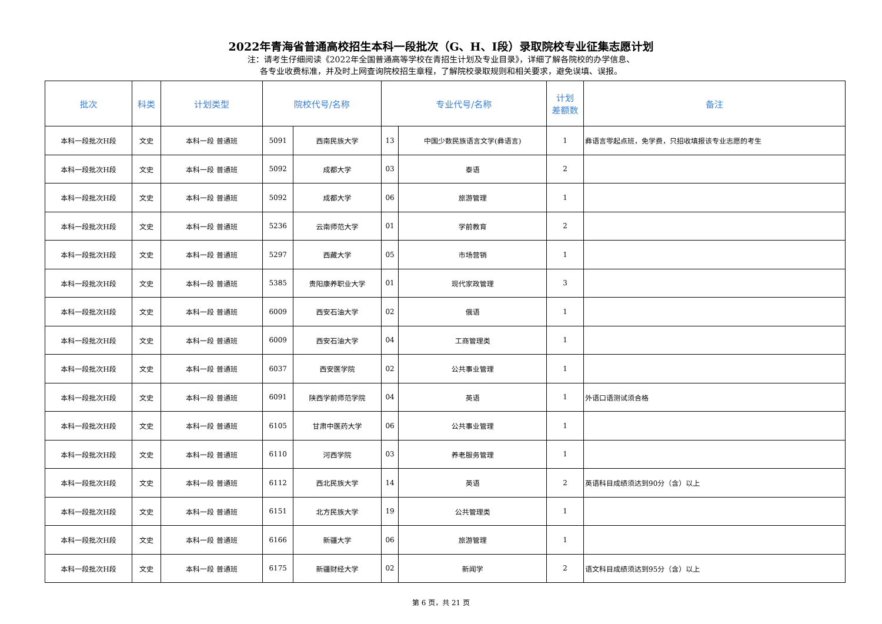2022年青海省普通高校招生本科一段批次（G、H、I段）录取院校专业征集志愿计划
注：请考生仔细阅读《2022年全国普通高等学校在青招生计划及专业目录》，详细了解各院校的办学信息、
各专业收费标准，并及时上网查询院校招生章程，了解院校录取规则和相关要求，避免误填、误报。
| 批次 | 科类 | 计划类型 | 院校代号/名称 | | 专业代号/名称 | | 计划 差额数 | 备注 |
| --- | --- | --- | --- | --- | --- | --- | --- | --- |
| 本科一段批次H段 | 文史 | 本科一段 普通班 | 5091 | 西南民族大学 | 13 | 中国少数民族语言文学(彝语言) | 1 | 彝语言零起点班，免学费，只招收填报该专业志愿的考生 |
| 本科一段批次H段 | 文史 | 本科一段 普通班 | 5092 | 成都大学 | 03 | 泰语 | 2 | |
| 本科一段批次H段 | 文史 | 本科一段 普通班 | 5092 | 成都大学 | 06 | 旅游管理 | 1 | |
| 本科一段批次H段 | 文史 | 本科一段 普通班 | 5236 | 云南师范大学 | 01 | 学前教育 | 2 | |
| 本科一段批次H段 | 文史 | 本科一段 普通班 | 5297 | 西藏大学 | 05 | 市场营销 | 1 | |
| 本科一段批次H段 | 文史 | 本科一段 普通班 | 5385 | 贵阳康养职业大学 | 01 | 现代家政管理 | 3 | |
| 本科一段批次H段 | 文史 | 本科一段 普通班 | 6009 | 西安石油大学 | 02 | 俄语 | 1 | |
| 本科一段批次H段 | 文史 | 本科一段 普通班 | 6009 | 西安石油大学 | 04 | 工商管理类 | 1 | |
| 本科一段批次H段 | 文史 | 本科一段 普通班 | 6037 | 西安医学院 | 02 | 公共事业管理 | 1 | |
| 本科一段批次H段 | 文史 | 本科一段 普通班 | 6091 | 陕西学前师范学院 | 04 | 英语 | 1 | 外语口语测试须合格 |
| 本科一段批次H段 | 文史 | 本科一段 普通班 | 6105 | 甘肃中医药大学 | 06 | 公共事业管理 | 1 | |
| 本科一段批次H段 | 文史 | 本科一段 普通班 | 6110 | 河西学院 | 03 | 养老服务管理 | 1 | |
| 本科一段批次H段 | 文史 | 本科一段 普通班 | 6112 | 西北民族大学 | 14 | 英语 | 2 | 英语科目成绩须达到90分（含）以上 |
| 本科一段批次H段 | 文史 | 本科一段 普通班 | 6151 | 北方民族大学 | 19 | 公共管理类 | 1 | |
| 本科一段批次H段 | 文史 | 本科一段 普通班 | 6166 | 新疆大学 | 06 | 旅游管理 | 1 | |
| 本科一段批次H段 | 文史 | 本科一段 普通班 | 6175 | 新疆财经大学 | 02 | 新闻学 | 2 | 语文科目成绩须达到95分（含）以上 |
第 6 页，共 21 页